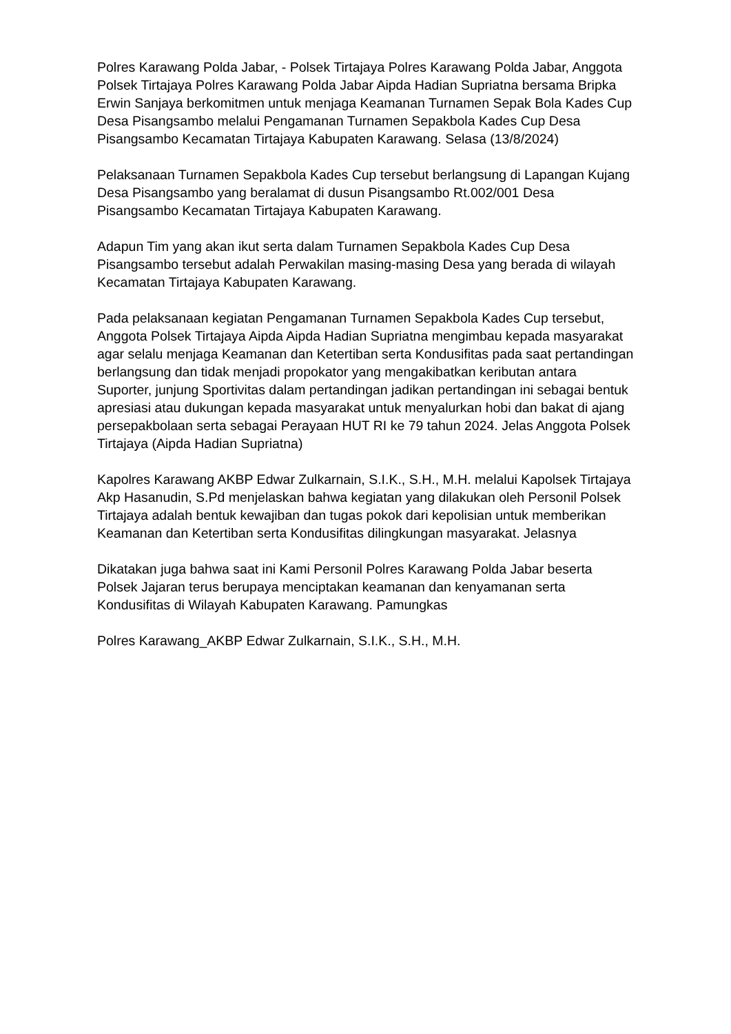Polres Karawang Polda Jabar, - Polsek Tirtajaya Polres Karawang Polda Jabar, Anggota Polsek Tirtajaya Polres Karawang Polda Jabar Aipda Hadian Supriatna bersama Bripka Erwin Sanjaya berkomitmen untuk menjaga Keamanan Turnamen Sepak Bola Kades Cup Desa Pisangsambo melalui Pengamanan Turnamen Sepakbola Kades Cup Desa Pisangsambo Kecamatan Tirtajaya Kabupaten Karawang. Selasa (13/8/2024)
Pelaksanaan Turnamen Sepakbola Kades Cup tersebut berlangsung di Lapangan Kujang Desa Pisangsambo yang beralamat di dusun Pisangsambo Rt.002/001 Desa Pisangsambo Kecamatan Tirtajaya Kabupaten Karawang.
Adapun Tim yang akan ikut serta dalam Turnamen Sepakbola Kades Cup Desa Pisangsambo tersebut adalah Perwakilan masing-masing Desa yang berada di wilayah Kecamatan Tirtajaya Kabupaten Karawang.
Pada pelaksanaan kegiatan Pengamanan Turnamen Sepakbola Kades Cup tersebut, Anggota Polsek Tirtajaya Aipda Aipda Hadian Supriatna mengimbau kepada masyarakat agar selalu menjaga Keamanan dan Ketertiban serta Kondusifitas pada saat pertandingan berlangsung dan tidak menjadi propokator yang mengakibatkan keributan antara Suporter, junjung Sportivitas dalam pertandingan jadikan pertandingan ini sebagai bentuk apresiasi atau dukungan kepada masyarakat untuk menyalurkan hobi dan bakat di ajang persepakbolaan serta sebagai Perayaan HUT RI ke 79 tahun 2024. Jelas Anggota Polsek Tirtajaya (Aipda Hadian Supriatna)
Kapolres Karawang AKBP Edwar Zulkarnain, S.I.K., S.H., M.H. melalui Kapolsek Tirtajaya Akp Hasanudin, S.Pd menjelaskan bahwa kegiatan yang dilakukan oleh Personil Polsek Tirtajaya adalah bentuk kewajiban dan tugas pokok dari kepolisian untuk memberikan Keamanan dan Ketertiban serta Kondusifitas dilingkungan masyarakat. Jelasnya
Dikatakan juga bahwa saat ini Kami Personil Polres Karawang Polda Jabar beserta Polsek Jajaran terus berupaya menciptakan keamanan dan kenyamanan serta Kondusifitas di Wilayah Kabupaten Karawang. Pamungkas
Polres Karawang_AKBP Edwar Zulkarnain, S.I.K., S.H., M.H.